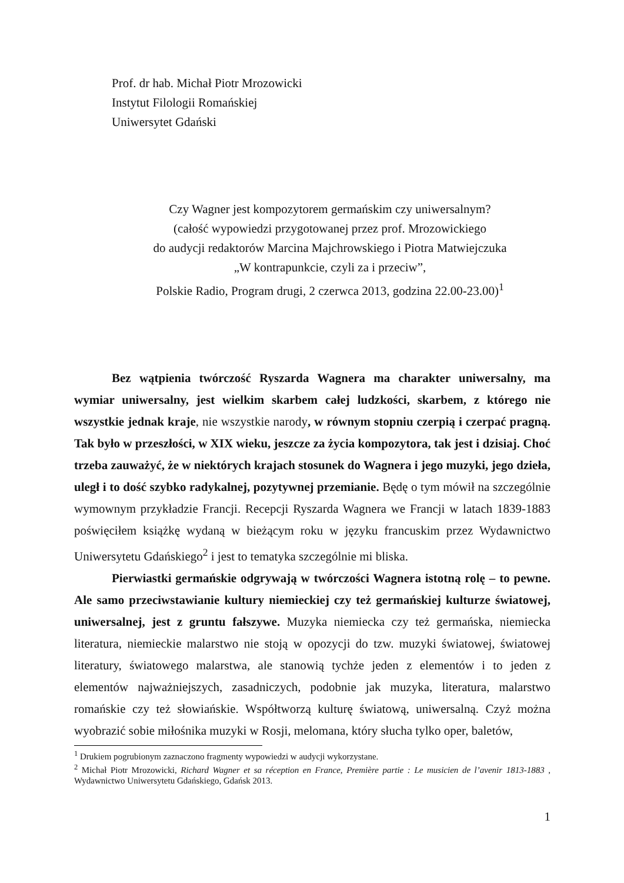Prof. dr hab. Michał Piotr Mrozowicki
Instytut Filologii Romańskiej
Uniwersytet Gdański
Czy Wagner jest kompozytorem germańskim czy uniwersalnym?
(całość wypowiedzi przygotowanej przez prof. Mrozowickiego
do audycji redaktorów Marcina Majchrowskiego i Piotra Matwiejczuka
„W kontrapunkcie, czyli za i przeciw”,
Polskie Radio, Program drugi, 2 czerwca 2013, godzina 22.00-23.00)<sup>1</sup>
Bez wątpienia twórczość Ryszarda Wagnera ma charakter uniwersalny, ma wymiar uniwersalny, jest wielkim skarbem całej ludzkości, skarbem, z którego nie wszystkie jednak kraje, nie wszystkie narody, w równym stopniu czerpią i czerpać pragną. Tak było w przeszłości, w XIX wieku, jeszcze za życia kompozytora, tak jest i dzisiaj. Choć trzeba zauważyć, że w niektórych krajach stosunek do Wagnera i jego muzyki, jego dzieła, uległ i to dość szybko radykalnej, pozytywnej przemianie. Będę o tym mówił na szczególnie wymownym przykładzie Francji. Recepcji Ryszarda Wagnera we Francji w latach 1839-1883 poświęciłem książkę wydaną w bieżącym roku w języku francuskim przez Wydawnictwo Uniwersytetu Gdańskiego<sup>2</sup> i jest to tematyka szczególnie mi bliska.
Pierwiastki germańskie odgrywają w twórczości Wagnera istotną rolę – to pewne. Ale samo przeciwstawianie kultury niemieckiej czy też germańskiej kulturze światowej, uniwersalnej, jest z gruntu fałszywe. Muzyka niemiecka czy też germańska, niemiecka literatura, niemieckie malarstwo nie stoją w opozycji do tzw. muzyki światowej, światowej literatury, światowego malarstwa, ale stanowią tychże jeden z elementów i to jeden z elementów najważniejszych, zasadniczych, podobnie jak muzyka, literatura, malarstwo romańskie czy też słowiańskie. Współtworzą kulturę światową, uniwersalną. Czyż można wyobrazić sobie miłośnika muzyki w Rosji, melomana, który słucha tylko oper, baletów,
<sup>1</sup> Drukiem pogrubionym zaznaczono fragmenty wypowiedzi w audycji wykorzystane.
<sup>2</sup> Michał Piotr Mrozowicki, Richard Wagner et sa réception en France, Première partie : Le musicien de l’avenir 1813-1883 , Wydawnictwo Uniwersytetu Gdańskiego, Gdańsk 2013.
1